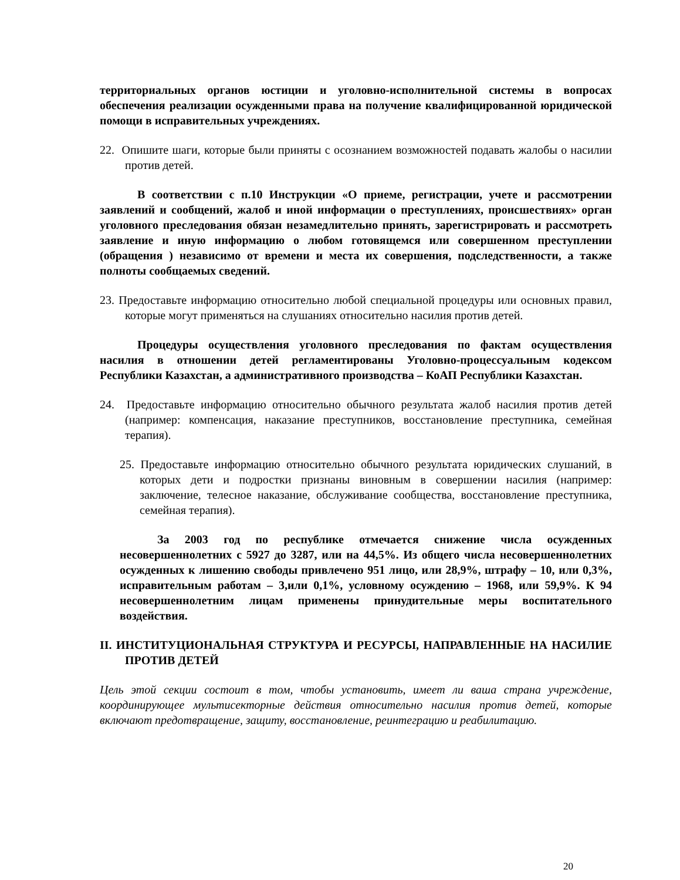территориальных органов юстиции и уголовно-исполнительной системы в вопросах обеспечения реализации осужденными права на получение квалифицированной юридической помощи в исправительных учреждениях.
22. Опишите шаги, которые были приняты с осознанием возможностей подавать жалобы о насилии против детей.
В соответствии с п.10 Инструкции «О приеме, регистрации, учете и рассмотрении заявлений и сообщений, жалоб и иной информации о преступлениях, происшествиях» орган уголовного преследования обязан незамедлительно принять, зарегистрировать и рассмотреть заявление и иную информацию о любом готовящемся или совершенном преступлении (обращения ) независимо от времени и места их совершения, подследственности, а также полноты сообщаемых сведений.
23. Предоставьте информацию относительно любой специальной процедуры или основных правил, которые могут применяться на слушаниях относительно насилия против детей.
Процедуры осуществления уголовного преследования по фактам осуществления насилия в отношении детей регламентированы Уголовно-процессуальным кодексом Республики Казахстан, а административного производства – КоАП Республики Казахстан.
24. Предоставьте информацию относительно обычного результата жалоб насилия против детей (например: компенсация, наказание преступников, восстановление преступника, семейная терапия).
25. Предоставьте информацию относительно обычного результата юридических слушаний, в которых дети и подростки признаны виновным в совершении насилия (например: заключение, телесное наказание, обслуживание сообщества, восстановление преступника, семейная терапия).
За 2003 год по республике отмечается снижение числа осужденных несовершеннолетних с 5927 до 3287, или на 44,5%. Из общего числа несовершеннолетних осужденных к лишению свободы привлечено 951 лицо, или 28,9%, штрафу – 10, или 0,3%, исправительным работам – 3,или 0,1%, условному осуждению – 1968, или 59,9%. К 94 несовершеннолетним лицам применены принудительные меры воспитательного воздействия.
II. ИНСТИТУЦИОНАЛЬНАЯ СТРУКТУРА И РЕСУРСЫ, НАПРАВЛЕННЫЕ НА НАСИЛИЕ ПРОТИВ ДЕТЕЙ
Цель этой секции состоит в том, чтобы установить, имеет ли ваша страна учреждение, координирующее мультисекторные действия относительно насилия против детей, которые включают предотвращение, защиту, восстановление, реинтеграцию и реабилитацию.
20